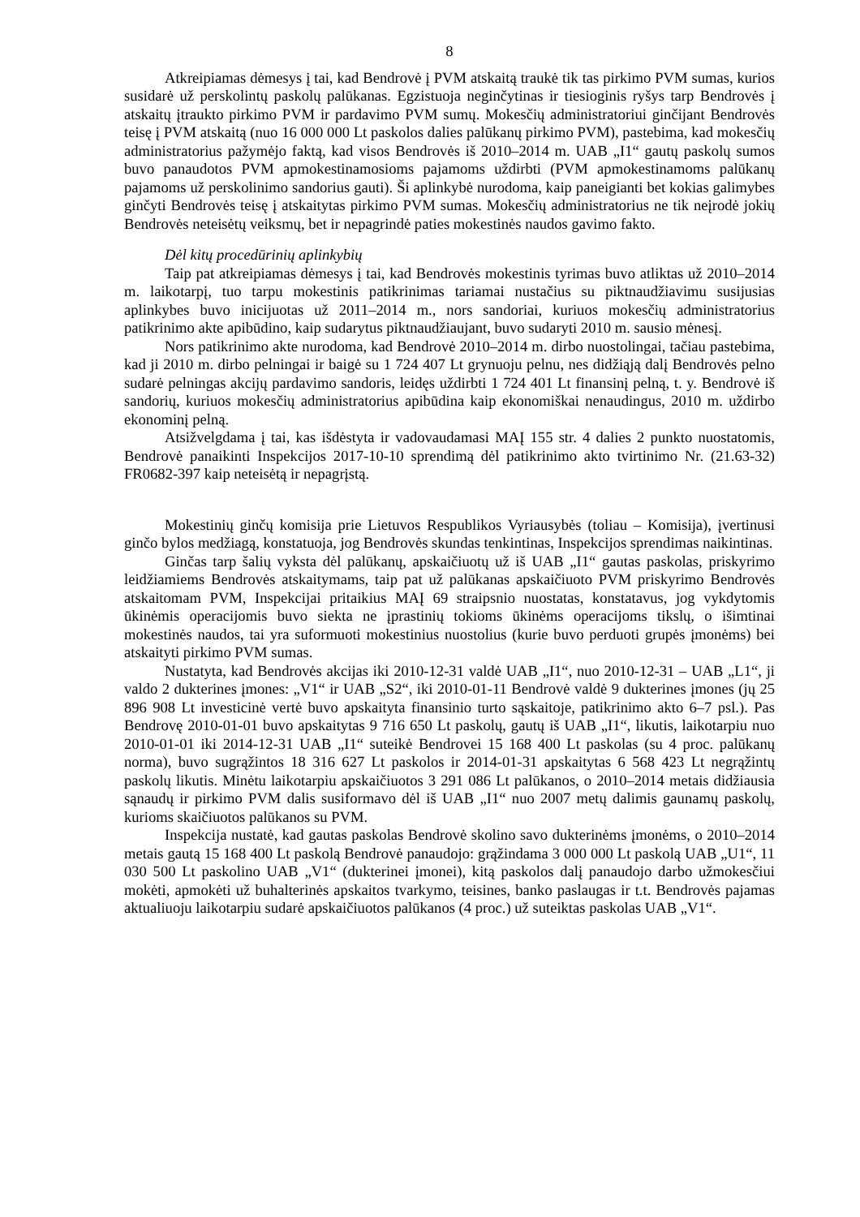8
Atkreipiamas dėmesys į tai, kad Bendrovė į PVM atskaitą traukė tik tas pirkimo PVM sumas, kurios susidarė už perskolintų paskolų palūkanas. Egzistuoja neginčytinas ir tiesioginis ryšys tarp Bendrovės į atskaitų įtraukto pirkimo PVM ir pardavimo PVM sumų. Mokesčių administratoriui ginčijant Bendrovės teisę į PVM atskaitą (nuo 16 000 000 Lt paskolos dalies palūkanų pirkimo PVM), pastebima, kad mokesčių administratorius pažymėjo faktą, kad visos Bendrovės iš 2010–2014 m. UAB „I1“ gautų paskolų sumos buvo panaudotos PVM apmokestinamosioms pajamoms uždirbti (PVM apmokestinamoms palūkanų pajamoms už perskolinimo sandorius gauti). Ši aplinkybė nurodoma, kaip paneigianti bet kokias galimybes ginčyti Bendrovės teisę į atskaitytas pirkimo PVM sumas. Mokesčių administratorius ne tik neįrodė jokių Bendrovės neteisėtų veiksmų, bet ir nepagrindė paties mokestinės naudos gavimo fakto.
Dėl kitų procedūrinių aplinkybių
Taip pat atkreipiamas dėmesys į tai, kad Bendrovės mokestinis tyrimas buvo atliktas už 2010–2014 m. laikotarpį, tuo tarpu mokestinis patikrinimas tariamai nustačius su piktnaudžiavimu susijusias aplinkybes buvo inicijuotas už 2011–2014 m., nors sandoriai, kuriuos mokesčių administratorius patikrinimo akte apibūdino, kaip sudarytus piktnaudžiaujant, buvo sudaryti 2010 m. sausio mėnesį.
Nors patikrinimo akte nurodoma, kad Bendrovė 2010–2014 m. dirbo nuostolingai, tačiau pastebima, kad ji 2010 m. dirbo pelningai ir baigė su 1 724 407 Lt grynuoju pelnu, nes didžiąją dalį Bendrovės pelno sudarė pelningas akcijų pardavimo sandoris, leidęs uždirbti 1 724 401 Lt finansinį pelną, t. y. Bendrovė iš sandorių, kuriuos mokesčių administratorius apibūdina kaip ekonomiškai nenaudingus, 2010 m. uždirbo ekonominį pelną.
Atsižvelgdama į tai, kas išdėstyta ir vadovaudamasi MAĮ 155 str. 4 dalies 2 punkto nuostatomis, Bendrovė panaikinti Inspekcijos 2017-10-10 sprendimą dėl patikrinimo akto tvirtinimo Nr. (21.63-32) FR0682-397 kaip neteisėtą ir nepagrįstą.
Mokestinių ginčų komisija prie Lietuvos Respublikos Vyriausybės (toliau – Komisija), įvertinusi ginčo bylos medžiagą, konstatuoja, jog Bendrovės skundas tenkintinas, Inspekcijos sprendimas naikintinas.
Ginčas tarp šalių vyksta dėl palūkanų, apskaičiuotų už iš UAB „I1“ gautas paskolas, priskyrimo leidžiamiems Bendrovės atskaitymams, taip pat už palūkanas apskaičiuoto PVM priskyrimo Bendrovės atskaitomam PVM, Inspekcijai pritaikius MAĮ 69 straipsnio nuostatas, konstatavus, jog vykdytomis ūkinėmis operacijomis buvo siekta ne įprastinių tokioms ūkinėms operacijoms tikslų, o išimtinai mokestinės naudos, tai yra suformuoti mokestinius nuostolius (kurie buvo perduoti grupės įmonėms) bei atskaityti pirkimo PVM sumas.
Nustatyta, kad Bendrovės akcijas iki 2010-12-31 valdė UAB „I1“, nuo 2010-12-31 – UAB „L1“, ji valdo 2 dukterines įmones: „V1“ ir UAB „S2“, iki 2010-01-11 Bendrovė valdė 9 dukterines įmones (jų 25 896 908 Lt investicinė vertė buvo apskaityta finansinio turto sąskaitoje, patikrinimo akto 6–7 psl.). Pas Bendrovę 2010-01-01 buvo apskaitytas 9 716 650 Lt paskolų, gautų iš UAB „I1“, likutis, laikotarpiu nuo 2010-01-01 iki 2014-12-31 UAB „I1“ suteikė Bendrovei 15 168 400 Lt paskolas (su 4 proc. palūkanų norma), buvo sugrąžintos 18 316 627 Lt paskolos ir 2014-01-31 apskaitytas 6 568 423 Lt negrąžintų paskolų likutis. Minėtu laikotarpiu apskaičiuotos 3 291 086 Lt palūkanos, o 2010–2014 metais didžiausia sąnaudų ir pirkimo PVM dalis susiformavo dėl iš UAB „I1“ nuo 2007 metų dalimis gaunamų paskolų, kurioms skaičiuotos palūkanos su PVM.
Inspekcija nustatė, kad gautas paskolas Bendrovė skolino savo dukterinėms įmonėms, o 2010–2014 metais gautą 15 168 400 Lt paskolą Bendrovė panaudojo: grąžindama 3 000 000 Lt paskolą UAB „U1“, 11 030 500 Lt paskolino UAB „V1“ (dukterinei įmonei), kitą paskolos dalį panaudojo darbo užmokesčiui mokėti, apmokėti už buhalterinės apskaitos tvarkymo, teisines, banko paslaugas ir t.t. Bendrovės pajamas aktualiuoju laikotarpiu sudarė apskaičiuotos palūkanos (4 proc.) už suteiktas paskolas UAB „V1“.